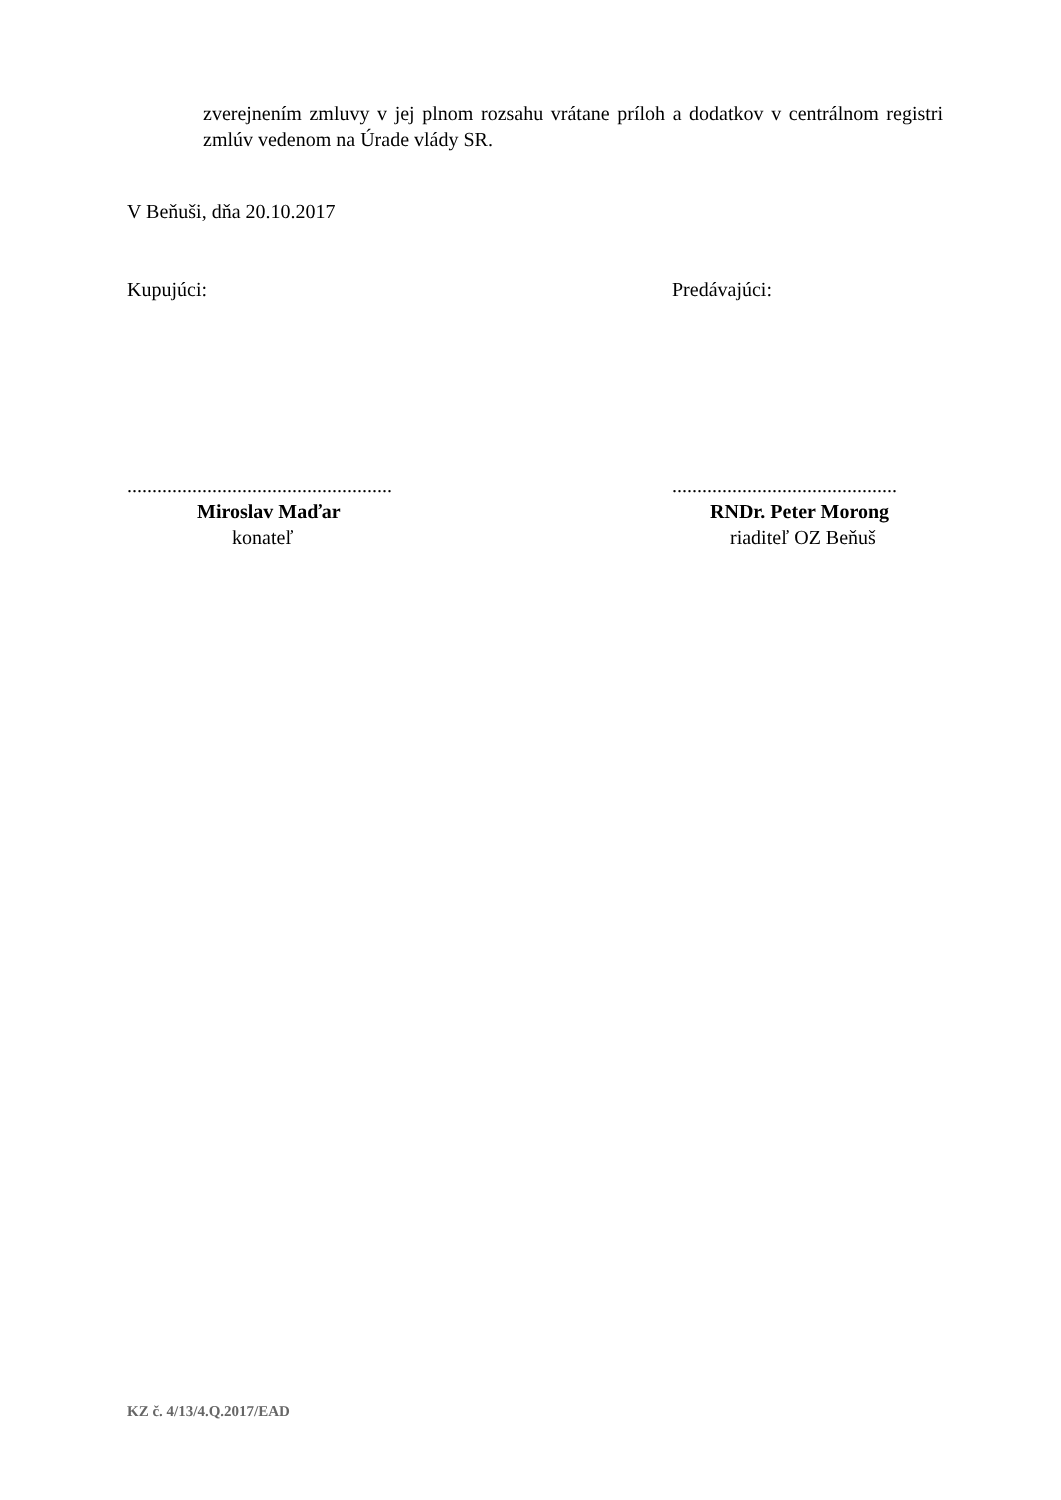zverejnením zmluvy v jej plnom rozsahu vrátane príloh a dodatkov v centrálnom registri zmlúv vedenom na Úrade vlády SR.
V Beňuši, dňa 20.10.2017
Kupujúci: Predávajúci:
.....................................................
Miroslav Maďar
konateľ
.............................................
RNDr. Peter Morong
riaditeľ OZ Beňuš
KZ č. 4/13/4.Q.2017/EAD